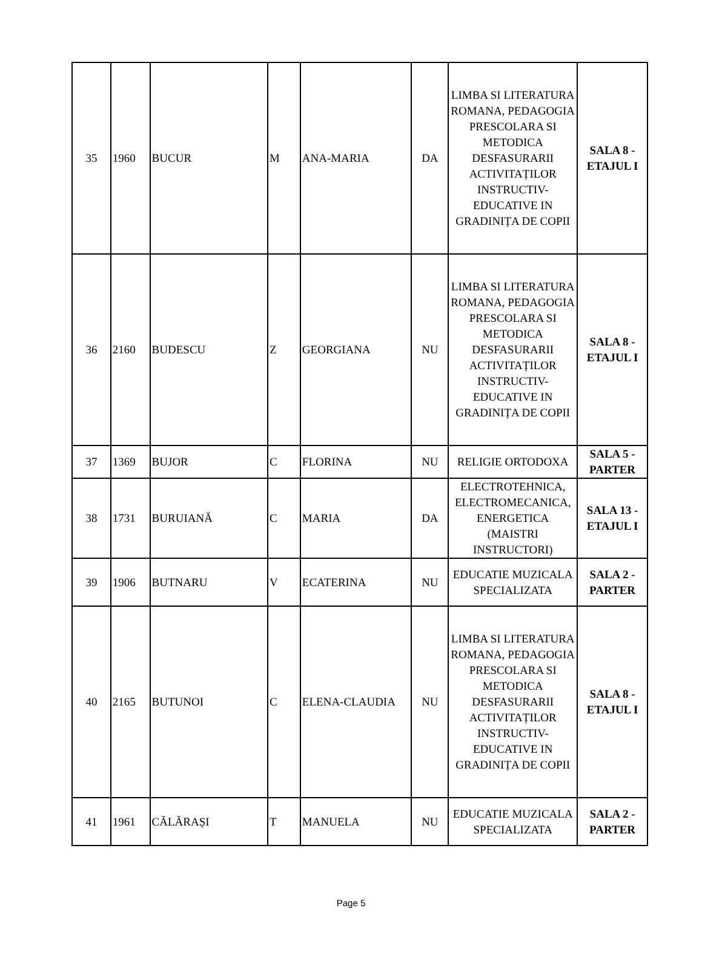| 35 | 1960 | BUCUR | M | ANA-MARIA | DA | LIMBA SI LITERATURA ROMANA, PEDAGOGIA PRESCOLARA SI METODICA DESFASURARII ACTIVITAȚILOR INSTRUCTIV-EDUCATIVE IN GRADINIȚA DE COPII | SALA 8 - ETAJUL I |
| 36 | 2160 | BUDESCU | Z | GEORGIANA | NU | LIMBA SI LITERATURA ROMANA, PEDAGOGIA PRESCOLARA SI METODICA DESFASURARII ACTIVITAȚILOR INSTRUCTIV-EDUCATIVE IN GRADINIȚA DE COPII | SALA 8 - ETAJUL I |
| 37 | 1369 | BUJOR | C | FLORINA | NU | RELIGIE ORTODOXA | SALA 5 - PARTER |
| 38 | 1731 | BURUIANĂ | C | MARIA | DA | ELECTROTEHNICA, ELECTROMECANICA, ENERGETICA (MAISTRI INSTRUCTORI) | SALA 13 - ETAJUL I |
| 39 | 1906 | BUTNARU | V | ECATERINA | NU | EDUCATIE MUZICALA SPECIALIZATA | SALA 2 - PARTER |
| 40 | 2165 | BUTUNOI | C | ELENA-CLAUDIA | NU | LIMBA SI LITERATURA ROMANA, PEDAGOGIA PRESCOLARA SI METODICA DESFASURARII ACTIVITAȚILOR INSTRUCTIV-EDUCATIVE IN GRADINIȚA DE COPII | SALA 8 - ETAJUL I |
| 41 | 1961 | CĂLĂRAȘI | T | MANUELA | NU | EDUCATIE MUZICALA SPECIALIZATA | SALA 2 - PARTER |
Page 5